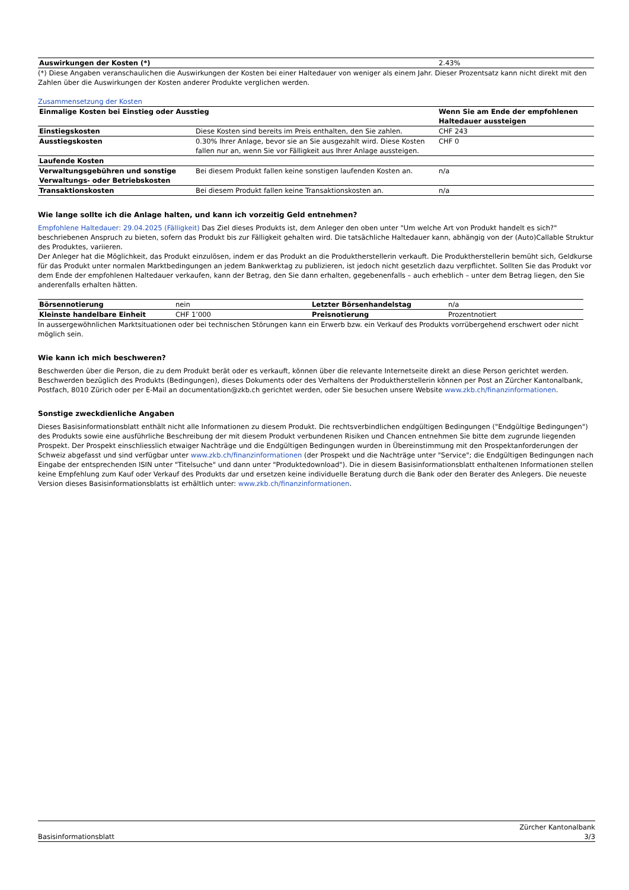| Auswirkungen der Kosten (*) | 2.43% |
(*) Diese Angaben veranschaulichen die Auswirkungen der Kosten bei einer Haltedauer von weniger als einem Jahr. Dieser Prozentsatz kann nicht direkt mit den Zahlen über die Auswirkungen der Kosten anderer Produkte verglichen werden.
Zusammensetzung der Kosten
| Einmalige Kosten bei Einstieg oder Ausstieg | | Wenn Sie am Ende der empfohlenen Haltedauer aussteigen |
| --- | --- | --- |
| Einstiegskosten | Diese Kosten sind bereits im Preis enthalten, den Sie zahlen. | CHF 243 |
| Ausstiegskosten | 0.30% Ihrer Anlage, bevor sie an Sie ausgezahlt wird. Diese Kosten fallen nur an, wenn Sie vor Fälligkeit aus Ihrer Anlage aussteigen. | CHF 0 |
| Laufende Kosten | | |
| Verwaltungsgebühren und sonstige Verwaltungs- oder Betriebskosten | Bei diesem Produkt fallen keine sonstigen laufenden Kosten an. | n/a |
| Transaktionskosten | Bei diesem Produkt fallen keine Transaktionskosten an. | n/a |
Wie lange sollte ich die Anlage halten, und kann ich vorzeitig Geld entnehmen?
Empfohlene Haltedauer: 29.04.2025 (Fälligkeit) Das Ziel dieses Produkts ist, dem Anleger den oben unter "Um welche Art von Produkt handelt es sich?" beschriebenen Anspruch zu bieten, sofern das Produkt bis zur Fälligkeit gehalten wird. Die tatsächliche Haltedauer kann, abhängig von der (Auto)Callable Struktur des Produktes, variieren.
Der Anleger hat die Möglichkeit, das Produkt einzulösen, indem er das Produkt an die Produktherstellerin verkauft. Die Produktherstellerin bemüht sich, Geldkurse für das Produkt unter normalen Marktbedingungen an jedem Bankwerktag zu publizieren, ist jedoch nicht gesetzlich dazu verpflichtet. Sollten Sie das Produkt vor dem Ende der empfohlenen Haltedauer verkaufen, kann der Betrag, den Sie dann erhalten, gegebenenfalls – auch erheblich – unter dem Betrag liegen, den Sie anderenfalls erhalten hätten.
| Börsennotierung | nein | Letzter Börsenhandelstag | n/a |
| Kleinste handelbare Einheit | CHF 1’000 | Preisnotierung | Prozentnotiert |
In aussergewöhnlichen Marktsituationen oder bei technischen Störungen kann ein Erwerb bzw. ein Verkauf des Produkts vorrübergehend erschwert oder nicht möglich sein.
Wie kann ich mich beschweren?
Beschwerden über die Person, die zu dem Produkt berät oder es verkauft, können über die relevante Internetseite direkt an diese Person gerichtet werden. Beschwerden bezüglich des Produkts (Bedingungen), dieses Dokuments oder des Verhaltens der Produktherstellerin können per Post an Zürcher Kantonalbank, Postfach, 8010 Zürich oder per E-Mail an documentation@zkb.ch gerichtet werden, oder Sie besuchen unsere Website www.zkb.ch/finanzinformationen.
Sonstige zweckdienliche Angaben
Dieses Basisinformationsblatt enthält nicht alle Informationen zu diesem Produkt. Die rechtsverbindlichen endgültigen Bedingungen ("Endgültige Bedingungen") des Produkts sowie eine ausführliche Beschreibung der mit diesem Produkt verbundenen Risiken und Chancen entnehmen Sie bitte dem zugrunde liegenden Prospekt. Der Prospekt einschliesslich etwaiger Nachträge und die Endgültigen Bedingungen wurden in Übereinstimmung mit den Prospektanforderungen der Schweiz abgefasst und sind verfügbar unter www.zkb.ch/finanzinformationen (der Prospekt und die Nachträge unter "Service"; die Endgültigen Bedingungen nach Eingabe der entsprechenden ISIN unter "Titelsuche" und dann unter "Produktedownload"). Die in diesem Basisinformationsblatt enthaltenen Informationen stellen keine Empfehlung zum Kauf oder Verkauf des Produkts dar und ersetzen keine individuelle Beratung durch die Bank oder den Berater des Anlegers. Die neueste Version dieses Basisinformationsblatts ist erhältlich unter: www.zkb.ch/finanzinformationen.
Zürcher Kantonalbank
Basisinformationsblatt 3/3